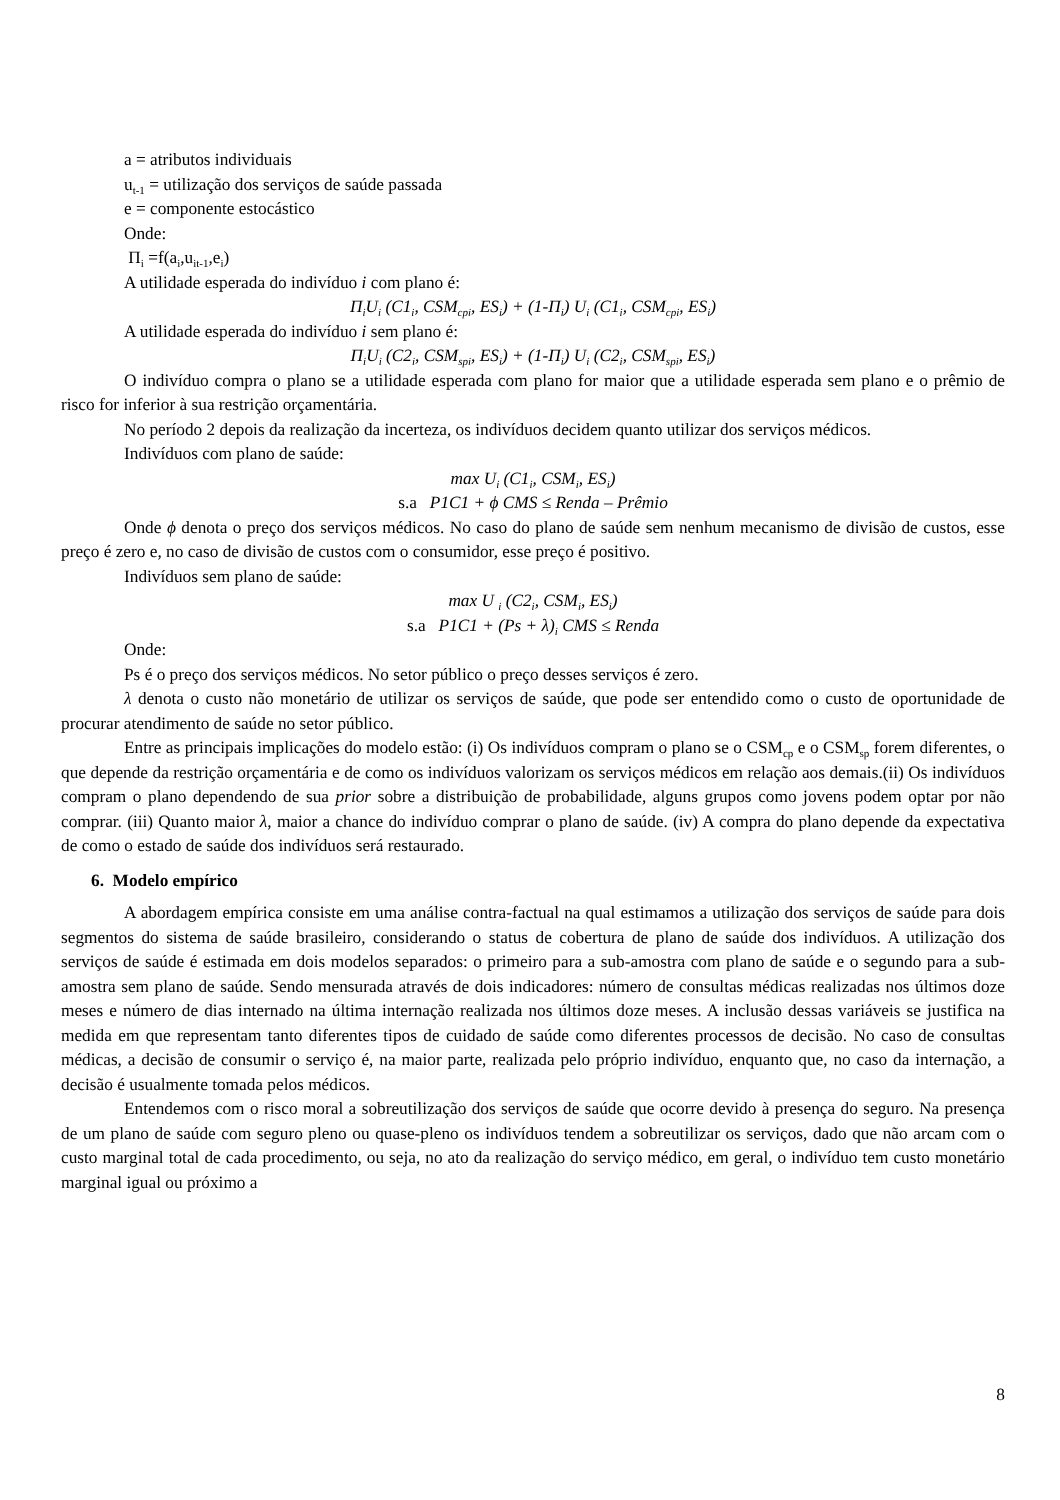a = atributos individuais
u<sub>t-1</sub> = utilização dos serviços de saúde passada
e = componente estocástico
Onde:
Π<sub>i</sub> =f(a<sub>i</sub>,u<sub>it-1</sub>,e<sub>i</sub>)
A utilidade esperada do indivíduo i com plano é:
Π<sub>i</sub>U<sub>i</sub> (C1<sub>i</sub>, CSM<sub>cpi</sub>, ES<sub>i</sub>) + (1-Π<sub>i</sub>) U<sub>i</sub> (C1<sub>i</sub>, CSM<sub>cpi</sub>, ES<sub>i</sub>)
A utilidade esperada do indivíduo i sem plano é:
Π<sub>i</sub>U<sub>i</sub> (C2<sub>i</sub>, CSM<sub>spi</sub>, ES<sub>i</sub>) + (1-Π<sub>i</sub>) U<sub>i</sub> (C2<sub>i</sub>, CSM<sub>spi</sub>, ES<sub>i</sub>)
O indivíduo compra o plano se a utilidade esperada com plano for maior que a utilidade esperada sem plano e o prêmio de risco for inferior à sua restrição orçamentária.
No período 2 depois da realização da incerteza, os indivíduos decidem quanto utilizar dos serviços médicos.
Indivíduos com plano de saúde:
max U<sub>i</sub> (C1<sub>i</sub>, CSM<sub>i</sub>, ES<sub>i</sub>)
s.a P1C1 + ϕ CMS ≤ Renda – Prêmio
Onde ϕ denota o preço dos serviços médicos. No caso do plano de saúde sem nenhum mecanismo de divisão de custos, esse preço é zero e, no caso de divisão de custos com o consumidor, esse preço é positivo.
Indivíduos sem plano de saúde:
max U <sub>i</sub> (C2<sub>i</sub>, CSM<sub>i</sub>, ES<sub>i</sub>)
s.a P1C1 + (Ps + λ)<sub>i</sub> CMS ≤ Renda
Onde:
Ps é o preço dos serviços médicos. No setor público o preço desses serviços é zero.
λ denota o custo não monetário de utilizar os serviços de saúde, que pode ser entendido como o custo de oportunidade de procurar atendimento de saúde no setor público.
Entre as principais implicações do modelo estão: (i) Os indivíduos compram o plano se o CSM<sub>cp</sub> e o CSM<sub>sp</sub> forem diferentes, o que depende da restrição orçamentária e de como os indivíduos valorizam os serviços médicos em relação aos demais.(ii) Os indivíduos compram o plano dependendo de sua prior sobre a distribuição de probabilidade, alguns grupos como jovens podem optar por não comprar. (iii) Quanto maior λ, maior a chance do indivíduo comprar o plano de saúde. (iv) A compra do plano depende da expectativa de como o estado de saúde dos indivíduos será restaurado.
6. Modelo empírico
A abordagem empírica consiste em uma análise contra-factual na qual estimamos a utilização dos serviços de saúde para dois segmentos do sistema de saúde brasileiro, considerando o status de cobertura de plano de saúde dos indivíduos. A utilização dos serviços de saúde é estimada em dois modelos separados: o primeiro para a sub-amostra com plano de saúde e o segundo para a sub-amostra sem plano de saúde. Sendo mensurada através de dois indicadores: número de consultas médicas realizadas nos últimos doze meses e número de dias internado na última internação realizada nos últimos doze meses. A inclusão dessas variáveis se justifica na medida em que representam tanto diferentes tipos de cuidado de saúde como diferentes processos de decisão. No caso de consultas médicas, a decisão de consumir o serviço é, na maior parte, realizada pelo próprio indivíduo, enquanto que, no caso da internação, a decisão é usualmente tomada pelos médicos.
Entendemos com o risco moral a sobreutilização dos serviços de saúde que ocorre devido à presença do seguro. Na presença de um plano de saúde com seguro pleno ou quase-pleno os indivíduos tendem a sobreutilizar os serviços, dado que não arcam com o custo marginal total de cada procedimento, ou seja, no ato da realização do serviço médico, em geral, o indivíduo tem custo monetário marginal igual ou próximo a
8